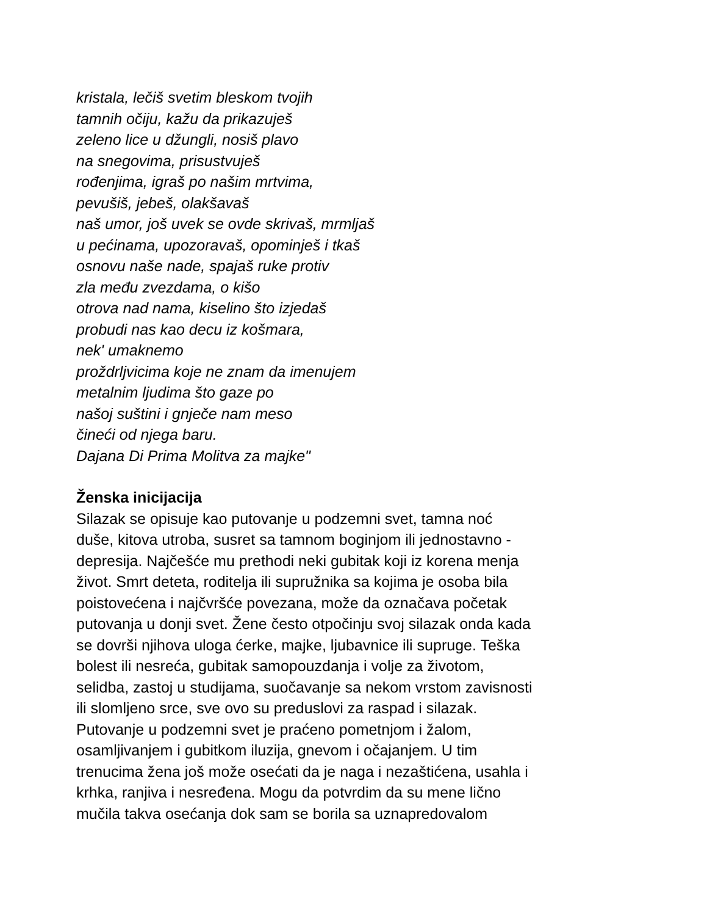kristala, lečiš svetim bleskom tvojih
tamnih očiju, kažu da prikazuješ
zeleno lice u džungli, nosiš plavo
na snegovima, prisustvuješ
rođenjima, igraš po našim mrtvima,
pevušiš, jebeš, olakšavaš
naš umor, još uvek se ovde skrivaš, mrmljaš
u pećinama, upozoravaš, opominješ i tkaš
osnovu naše nade, spajaš ruke protiv
zla među zvezdama, o kišo
otrova nad nama, kiselino što izjedaš
probudi nas kao decu iz košmara,
nek' umaknemo
proždrljvicima koje ne znam da imenujem
metalnim ljudima što gaze po
našoj suštini i gnječe nam meso
čineći od njega baru.
Dajana Di Prima Molitva za majke"
Ženska inicijacija
Silazak se opisuje kao putovanje u podzemni svet, tamna noć
duše, kitova utroba, susret sa tamnom boginjom ili jednostavno -
depresija. Najčešće mu prethodi neki gubitak koji iz korena menja
život. Smrt deteta, roditelja ili supružnika sa kojima je osoba bila
poistovećena i najčvršće povezana, može da označava početak
putovanja u donji svet. Žene često otpočinju svoj silazak onda kada
se dovrši njihova uloga ćerke, majke, ljubavnice ili supruge. Teška
bolest ili nesreća, gubitak samopouzdanja i volje za životom,
selidba, zastoj u studijama, suočavanje sa nekom vrstom zavisnosti
ili slomljeno srce, sve ovo su preduslovi za raspad i silazak.
Putovanje u podzemni svet je praćeno pometnjom i žalom,
osamljivanjem i gubitkom iluzija, gnevom i očajanjem. U tim
trenucima žena još može osećati da je naga i nezaštićena, usahla i
krhka, ranjiva i nesređena. Mogu da potvrdim da su mene lično
mučila takva osećanja dok sam se borila sa uznapredovalom